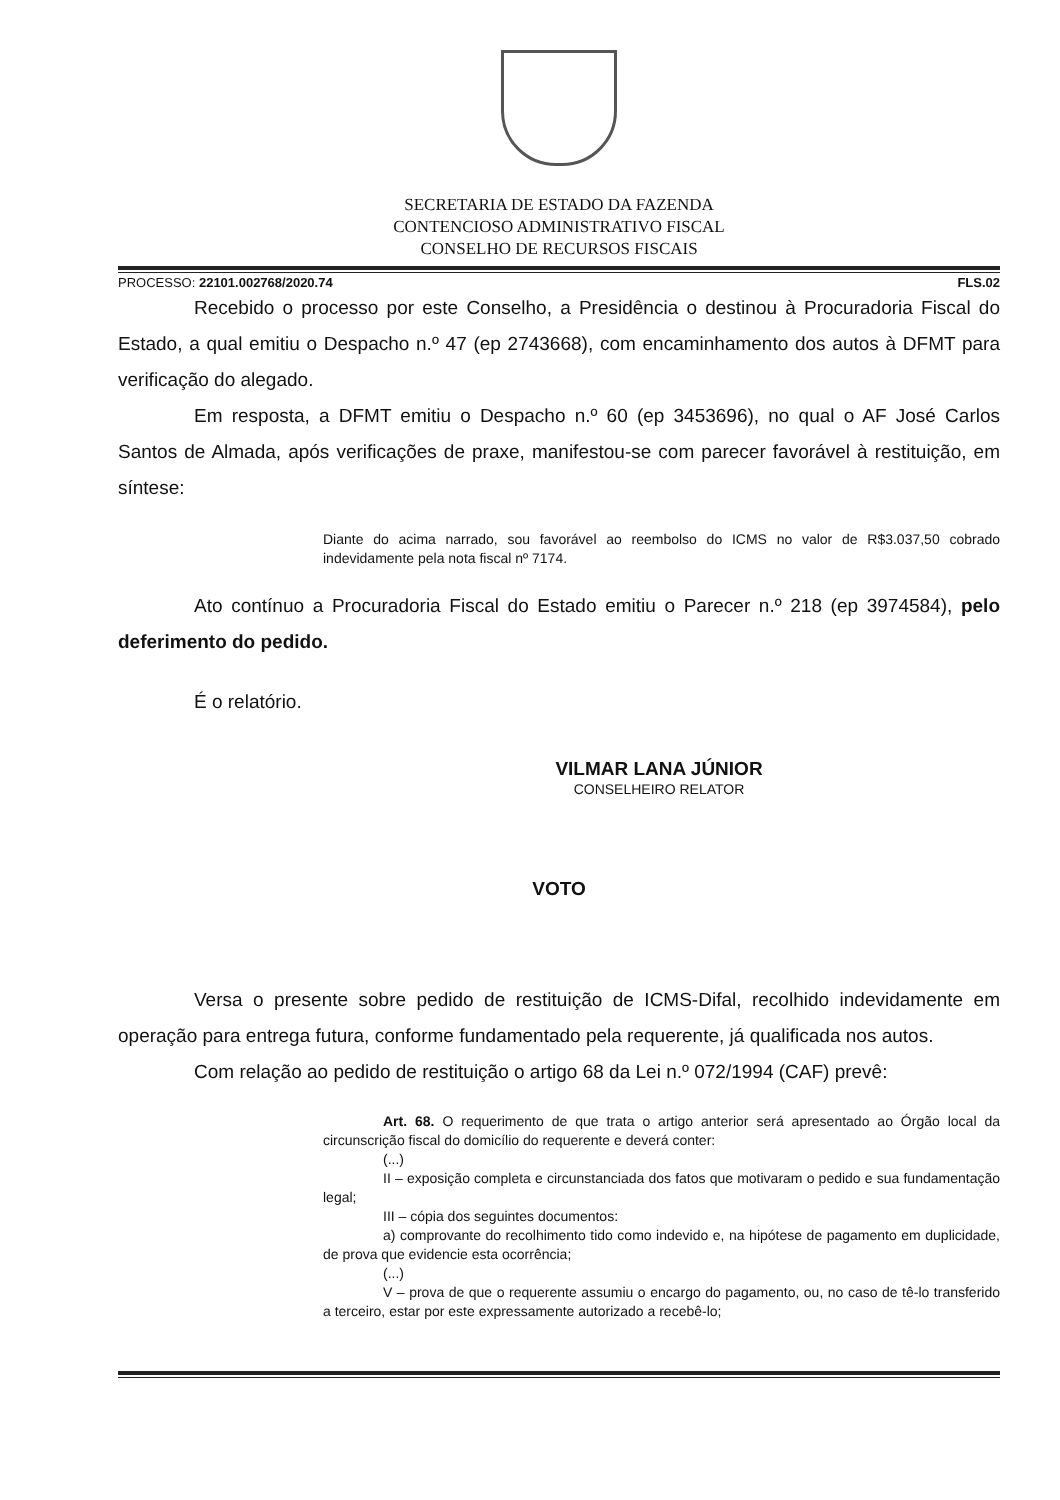SECRETARIA DE ESTADO DA FAZENDA
CONTENCIOSO ADMINISTRATIVO FISCAL
CONSELHO DE RECURSOS FISCAIS
PROCESSO: 22101.002768/2020.74 FLS.02
Recebido o processo por este Conselho, a Presidência o destinou à Procuradoria Fiscal do Estado, a qual emitiu o Despacho n.º 47 (ep 2743668), com encaminhamento dos autos à DFMT para verificação do alegado.
Em resposta, a DFMT emitiu o Despacho n.º 60 (ep 3453696), no qual o AF José Carlos Santos de Almada, após verificações de praxe, manifestou-se com parecer favorável à restituição, em síntese:
Diante do acima narrado, sou favorável ao reembolso do ICMS no valor de R$3.037,50 cobrado indevidamente pela nota fiscal nº 7174.
Ato contínuo a Procuradoria Fiscal do Estado emitiu o Parecer n.º 218 (ep 3974584), pelo deferimento do pedido.
É o relatório.
VILMAR LANA JÚNIOR
CONSELHEIRO RELATOR
VOTO
Versa o presente sobre pedido de restituição de ICMS-Difal, recolhido indevidamente em operação para entrega futura, conforme fundamentado pela requerente, já qualificada nos autos.
Com relação ao pedido de restituição o artigo 68 da Lei n.º 072/1994 (CAF) prevê:
Art. 68. O requerimento de que trata o artigo anterior será apresentado ao Órgão local da circunscrição fiscal do domicílio do requerente e deverá conter:
(...)
II – exposição completa e circunstanciada dos fatos que motivaram o pedido e sua fundamentação legal;
III – cópia dos seguintes documentos:
a) comprovante do recolhimento tido como indevido e, na hipótese de pagamento em duplicidade, de prova que evidencie esta ocorrência;
(...)
V – prova de que o requerente assumiu o encargo do pagamento, ou, no caso de tê-lo transferido a terceiro, estar por este expressamente autorizado a recebê-lo;